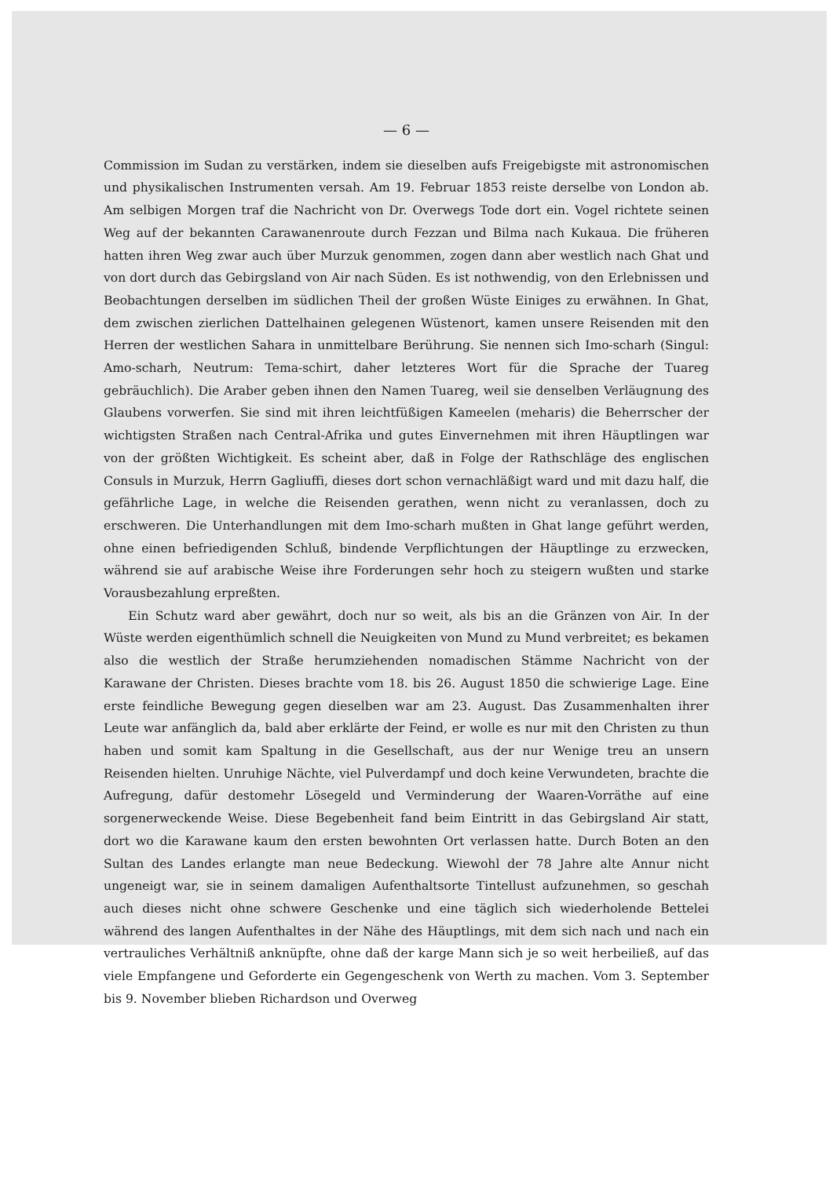— 6 —
Commission im Sudan zu verstärken, indem sie dieselben aufs Freigebigste mit astronomischen und physikalischen Instrumenten versah. Am 19. Februar 1853 reiste derselbe von London ab. Am selbigen Morgen traf die Nachricht von Dr. Overwegs Tode dort ein. Vogel richtete seinen Weg auf der bekannten Carawanenroute durch Fezzan und Bilma nach Kukaua. Die früheren hatten ihren Weg zwar auch über Murzuk genommen, zogen dann aber westlich nach Ghat und von dort durch das Gebirgsland von Air nach Süden. Es ist nothwendig, von den Erlebnissen und Beobachtungen derselben im südlichen Theil der großen Wüste Einiges zu erwähnen. In Ghat, dem zwischen zierlichen Dattelhainen gelegenen Wüstenort, kamen unsere Reisenden mit den Herren der westlichen Sahara in unmittelbare Berührung. Sie nennen sich Imo-scharh (Singul: Amo-scharh, Neutrum: Tema-schirt, daher letzteres Wort für die Sprache der Tuareg gebräuchlich). Die Araber geben ihnen den Namen Tuareg, weil sie denselben Verläugnung des Glaubens vorwerfen. Sie sind mit ihren leichtfüßigen Kameelen (meharis) die Beherrscher der wichtigsten Straßen nach Central-Afrika und gutes Einvernehmen mit ihren Häuptlingen war von der größten Wichtigkeit. Es scheint aber, daß in Folge der Rathschläge des englischen Consuls in Murzuk, Herrn Gagliuffi, dieses dort schon vernachläßigt ward und mit dazu half, die gefährliche Lage, in welche die Reisenden gerathen, wenn nicht zu veranlassen, doch zu erschweren. Die Unterhandlungen mit dem Imo-scharh mußten in Ghat lange geführt werden, ohne einen befriedigenden Schluß, bindende Verpflichtungen der Häuptlinge zu erzwecken, während sie auf arabische Weise ihre Forderungen sehr hoch zu steigern wußten und starke Vorausbezahlung erpreßten.
Ein Schutz ward aber gewährt, doch nur so weit, als bis an die Gränzen von Air. In der Wüste werden eigenthümlich schnell die Neuigkeiten von Mund zu Mund verbreitet; es bekamen also die westlich der Straße herumziehenden nomadischen Stämme Nachricht von der Karawane der Christen. Dieses brachte vom 18. bis 26. August 1850 die schwierige Lage. Eine erste feindliche Bewegung gegen dieselben war am 23. August. Das Zusammenhalten ihrer Leute war anfänglich da, bald aber erklärte der Feind, er wolle es nur mit den Christen zu thun haben und somit kam Spaltung in die Gesellschaft, aus der nur Wenige treu an unsern Reisenden hielten. Unruhige Nächte, viel Pulverdampf und doch keine Verwundeten, brachte die Aufregung, dafür destomehr Lösegeld und Verminderung der Waaren-Vorräthe auf eine sorgenerweckende Weise. Diese Begebenheit fand beim Eintritt in das Gebirgsland Air statt, dort wo die Karawane kaum den ersten bewohnten Ort verlassen hatte. Durch Boten an den Sultan des Landes erlangte man neue Bedeckung. Wiewohl der 78 Jahre alte Annur nicht ungeneigt war, sie in seinem damaligen Aufenthaltsorte Tintellust aufzunehmen, so geschah auch dieses nicht ohne schwere Geschenke und eine täglich sich wiederholende Bettelei während des langen Aufenthaltes in der Nähe des Häuptlings, mit dem sich nach und nach ein vertrauliches Verhältniß anknüpfte, ohne daß der karge Mann sich je so weit herbeiließ, auf das viele Empfangene und Geforderte ein Gegengeschenk von Werth zu machen. Vom 3. September bis 9. November blieben Richardson und Overweg